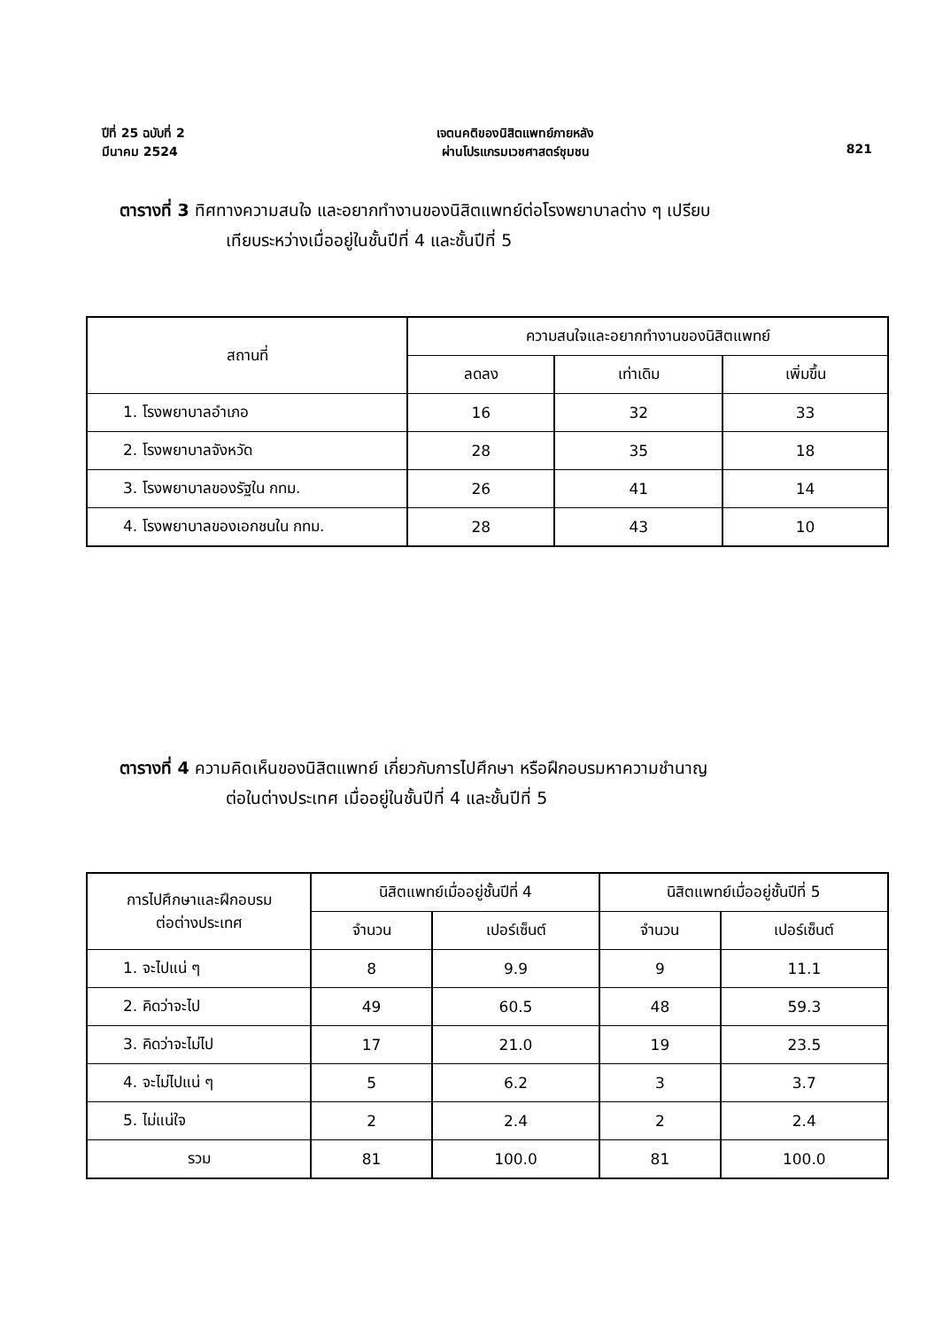ปีที่ 25 ฉบับที่ 2
มีนาคม 2524
เจตนคติของนิสิตแพทย์ภายหลัง
ผ่านโปรแกรมเวชศาสตร์ชุมชน
821
ตารางที่ 3 ทิศทางความสนใจ และอยากทำงานของนิสิตแพทย์ต่อโรงพยาบาลต่าง ๆ เปรียบ
เทียบระหว่างเมื่ออยู่ในชั้นปีที่ 4 และชั้นปีที่ 5
| สถานที่ | ความสนใจและอยากทำงานของนิสิตแพทย์ | | |
| --- | --- | --- | --- |
| | ลดลง | เท่าเดิม | เพิ่มขึ้น |
| 1. โรงพยาบาลอำเภอ | 16 | 32 | 33 |
| 2. โรงพยาบาลจังหวัด | 28 | 35 | 18 |
| 3. โรงพยาบาลของรัฐใน กทม. | 26 | 41 | 14 |
| 4. โรงพยาบาลของเอกชนใน กทม. | 28 | 43 | 10 |
ตารางที่ 4 ความคิดเห็นของนิสิตแพทย์ เกี่ยวกับการไปศึกษา หรือฝึกอบรมหาความชำนาญ
ต่อในต่างประเทศ เมื่ออยู่ในชั้นปีที่ 4 และชั้นปีที่ 5
| การไปศึกษาและฝึกอบรม ต่อต่างประเทศ | นิสิตแพทย์เมื่ออยู่ชั้นปีที่ 4 | | นิสิตแพทย์เมื่ออยู่ชั้นปีที่ 5 | |
| --- | --- | --- | --- | --- |
| | จำนวน | เปอร์เซ็นต์ | จำนวน | เปอร์เซ็นต์ |
| 1. จะไปแน่ ๆ | 8 | 9.9 | 9 | 11.1 |
| 2. คิดว่าจะไป | 49 | 60.5 | 48 | 59.3 |
| 3. คิดว่าจะไม่ไป | 17 | 21.0 | 19 | 23.5 |
| 4. จะไม่ไปแน่ ๆ | 5 | 6.2 | 3 | 3.7 |
| 5. ไม่แน่ใจ | 2 | 2.4 | 2 | 2.4 |
| รวม | 81 | 100.0 | 81 | 100.0 |